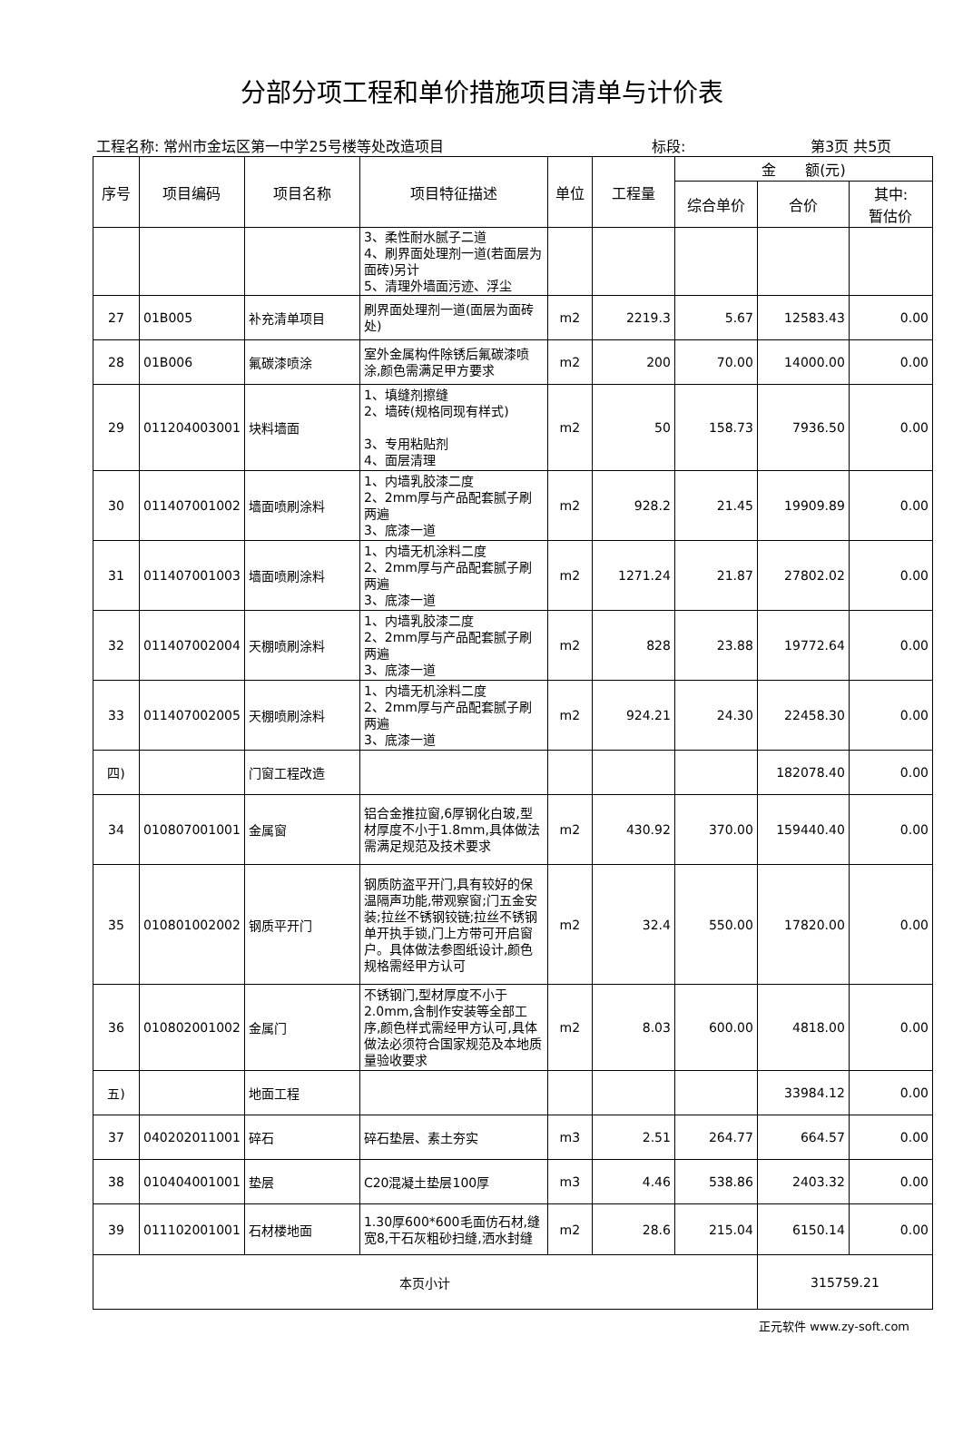分部分项工程和单价措施项目清单与计价表
工程名称: 常州市金坛区第一中学25号楼等处改造项目 标段: 第3页 共5页
| 序号 | 项目编码 | 项目名称 | 项目特征描述 | 单位 | 工程量 | 金 额(元) | | |
| --- | --- | --- | --- | --- | --- | --- | --- | --- |
| | | | | | | 综合单价 | 合价 | 其中: 暂估价 |
| | | | 3、柔性耐水腻子二道 4、刷界面处理剂一道(若面层为面砖)另计 5、清理外墙面污迹、浮尘 | | | | | |
| 27 | 01B005 | 补充清单项目 | 刷界面处理剂一道(面层为面砖处) | m2 | 2219.3 | 5.67 | 12583.43 | 0.00 |
| 28 | 01B006 | 氟碳漆喷涂 | 室外金属构件除锈后氟碳漆喷涂,颜色需满足甲方要求 | m2 | 200 | 70.00 | 14000.00 | 0.00 |
| 29 | 011204003001 | 块料墙面 | 1、填缝剂擦缝 2、墙砖(规格同现有样式) 3、专用粘贴剂 4、面层清理 | m2 | 50 | 158.73 | 7936.50 | 0.00 |
| 30 | 011407001002 | 墙面喷刷涂料 | 1、内墙乳胶漆二度 2、2mm厚与产品配套腻子刷两遍 3、底漆一道 | m2 | 928.2 | 21.45 | 19909.89 | 0.00 |
| 31 | 011407001003 | 墙面喷刷涂料 | 1、内墙无机涂料二度 2、2mm厚与产品配套腻子刷两遍 3、底漆一道 | m2 | 1271.24 | 21.87 | 27802.02 | 0.00 |
| 32 | 011407002004 | 天棚喷刷涂料 | 1、内墙乳胶漆二度 2、2mm厚与产品配套腻子刷两遍 3、底漆一道 | m2 | 828 | 23.88 | 19772.64 | 0.00 |
| 33 | 011407002005 | 天棚喷刷涂料 | 1、内墙无机涂料二度 2、2mm厚与产品配套腻子刷两遍 3、底漆一道 | m2 | 924.21 | 24.30 | 22458.30 | 0.00 |
| 四) | | 门窗工程改造 | | | | | 182078.40 | 0.00 |
| 34 | 010807001001 | 金属窗 | 铝合金推拉窗,6厚钢化白玻,型材厚度不小于1.8mm,具体做法需满足规范及技术要求 | m2 | 430.92 | 370.00 | 159440.40 | 0.00 |
| 35 | 010801002002 | 钢质平开门 | 钢质防盗平开门,具有较好的保温隔声功能,带观察窗;门五金安装;拉丝不锈钢铰链;拉丝不锈钢单开执手锁,门上方带可开启窗户。具体做法参图纸设计,颜色规格需经甲方认可 | m2 | 32.4 | 550.00 | 17820.00 | 0.00 |
| 36 | 010802001002 | 金属门 | 不锈钢门,型材厚度不小于2.0mm,含制作安装等全部工序,颜色样式需经甲方认可,具体做法必须符合国家规范及本地质量验收要求 | m2 | 8.03 | 600.00 | 4818.00 | 0.00 |
| 五) | | 地面工程 | | | | | 33984.12 | 0.00 |
| 37 | 040202011001 | 碎石 | 碎石垫层、素土夯实 | m3 | 2.51 | 264.77 | 664.57 | 0.00 |
| 38 | 010404001001 | 垫层 | C20混凝土垫层100厚 | m3 | 4.46 | 538.86 | 2403.32 | 0.00 |
| 39 | 011102001001 | 石材楼地面 | 1.30厚600*600毛面仿石材,缝宽8,干石灰粗砂扫缝,洒水封缝 | m2 | 28.6 | 215.04 | 6150.14 | 0.00 |
| 本页小计 | | | | | | | 315759.21 | |
正元软件 www.zy-soft.com